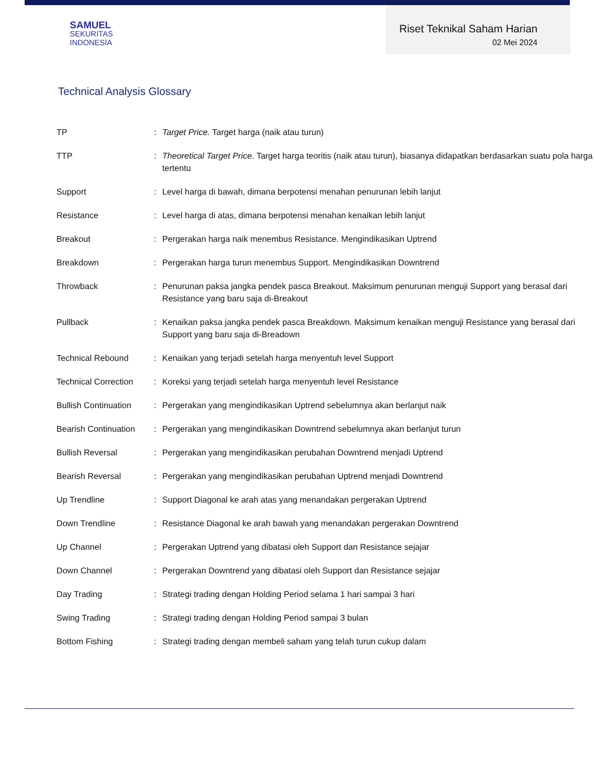SAMUEL
SEKURITAS
INDONESIA
Riset Teknikal Saham Harian
02 Mei 2024
Technical Analysis Glossary
| TP | : | Target Price. Target harga (naik atau turun) |
| TTP | : | Theoretical Target Price . Target harga teoritis (naik atau turun), biasanya didapatkan berdasarkan suatu pola harga tertentu |
| Support | : | Level harga di bawah, dimana berpotensi menahan penurunan lebih lanjut |
| Resistance | : | Level harga di atas, dimana berpotensi menahan kenaikan lebih lanjut |
| Breakout | : | Pergerakan harga naik menembus Resistance. Mengindikasikan Uptrend |
| Breakdown | : | Pergerakan harga turun menembus Support. Mengindikasikan Downtrend |
| Throwback | : | Penurunan paksa jangka pendek pasca Breakout. Maksimum penurunan menguji Support yang berasal dari Resistance yang baru saja di-Breakout |
| Pullback | : | Kenaikan paksa jangka pendek pasca Breakdown. Maksimum kenaikan menguji Resistance yang berasal dari Support yang baru saja di-Breadown |
| Technical Rebound | : | Kenaikan yang terjadi setelah harga menyentuh level Support |
| Technical Correction | : | Koreksi yang terjadi setelah harga menyentuh level Resistance |
| Bullish Continuation | : | Pergerakan yang mengindikasikan Uptrend sebelumnya akan berlanjut naik |
| Bearish Continuation | : | Pergerakan yang mengindikasikan Downtrend sebelumnya akan berlanjut turun |
| Bullish Reversal | : | Pergerakan yang mengindikasikan perubahan Downtrend menjadi Uptrend |
| Bearish Reversal | : | Pergerakan yang mengindikasikan perubahan Uptrend menjadi Downtrend |
| Up Trendline | : | Support Diagonal ke arah atas yang menandakan pergerakan Uptrend |
| Down Trendline | : | Resistance Diagonal ke arah bawah yang menandakan pergerakan Downtrend |
| Up Channel | : | Pergerakan Uptrend yang dibatasi oleh Support dan Resistance sejajar |
| Down Channel | : | Pergerakan Downtrend yang dibatasi oleh Support dan Resistance sejajar |
| Day Trading | : | Strategi trading dengan Holding Period selama 1 hari sampai 3 hari |
| Swing Trading | : | Strategi trading dengan Holding Period sampai 3 bulan |
| Bottom Fishing | : | Strategi trading dengan membeli saham yang telah turun cukup dalam |